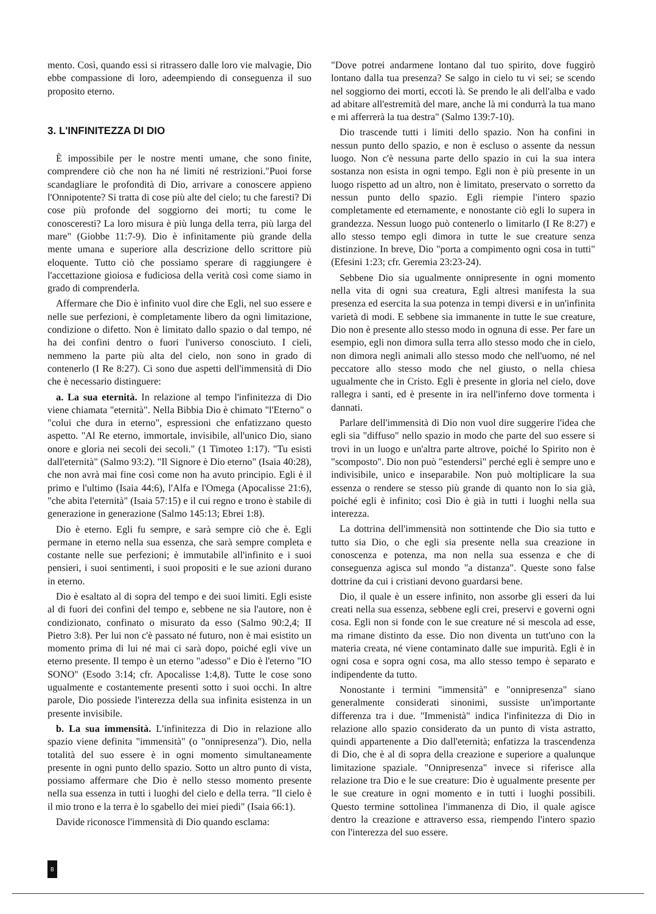mento. Così, quando essi si ritrassero dalle loro vie malvagie, Dio ebbe compassione di loro, adeempiendo di conseguenza il suo proposito eterno.
3. L'INFINITEZZA DI DIO
È impossibile per le nostre menti umane, che sono finite, comprendere ciò che non ha né limiti né restrizioni."Puoi forse scandagliare le profondità di Dio, arrivare a conoscere appieno l'Onnipotente? Si tratta di cose più alte del cielo; tu che faresti? Di cose più profonde del soggiorno dei morti; tu come le conosceresti? La loro misura è più lunga della terra, più larga del mare" (Giobbe 11:7-9). Dio è infinitamente più grande della mente umana e superiore alla descrizione dello scrittore più eloquente. Tutto ciò che possiamo sperare di raggiungere è l'accettazione gioiosa e fudiciosa della verità così come siamo in grado di comprenderla.
Affermare che Dio è infinito vuol dire che Egli, nel suo essere e nelle sue perfezioni, è completamente libero da ogni limitazione, condizione o difetto. Non è limitato dallo spazio o dal tempo, né ha dei confini dentro o fuori l'universo conosciuto. I cieli, nemmeno la parte più alta del cielo, non sono in grado di contenerlo (I Re 8:27). Ci sono due aspetti dell'immensità di Dio che è necessario distinguere:
a. La sua eternità. In relazione al tempo l'infinitezza di Dio viene chiamata "eternità". Nella Bibbia Dio è chimato "l'Eterno" o "colui che dura in eterno", espressioni che enfatizzano questo aspetto. "Al Re eterno, immortale, invisibile, all'unico Dio, siano onore e gloria nei secoli dei secoli." (1 Timoteo 1:17). "Tu esisti dall'eternità" (Salmo 93:2). "Il Signore è Dio eterno" (Isaia 40:28), che non avrà mai fine così come non ha avuto principio. Egli è il primo e l'ultimo (Isaia 44:6), l'Alfa e l'Omega (Apocalisse 21:6), "che abita l'eternità" (Isaia 57:15) e il cui regno e trono è stabile di generazione in generazione (Salmo 145:13; Ebrei 1:8).
Dio è eterno. Egli fu sempre, e sarà sempre ciò che è. Egli permane in eterno nella sua essenza, che sarà sempre completa e costante nelle sue perfezioni; è immutabile all'infinito e i suoi pensieri, i suoi sentimenti, i suoi propositi e le sue azioni durano in eterno.
Dio è esaltato al di sopra del tempo e dei suoi limiti. Egli esiste al di fuori dei confini del tempo e, sebbene ne sia l'autore, non è condizionato, confinato o misurato da esso (Salmo 90:2,4; II Pietro 3:8). Per lui non c'è passato né futuro, non è mai esistito un momento prima di lui né mai ci sarà dopo, poiché egli vive un eterno presente. Il tempo è un eterno "adesso" e Dio è l'eterno "IO SONO" (Esodo 3:14; cfr. Apocalisse 1:4,8). Tutte le cose sono ugualmente e costantemente presenti sotto i suoi occhi. In altre parole, Dio possiede l'interezza della sua infinita esistenza in un presente invisibile.
b. La sua immensità. L'infinitezza di Dio in relazione allo spazio viene definita "immensità" (o "onnipresenza"). Dio, nella totalità del suo essere è in ogni momento simultaneamente presente in ogni punto dello spazio. Sotto un altro punto di vista, possiamo affermare che Dio è nello stesso momento presente nella sua essenza in tutti i luoghi del cielo e della terra. "Il cielo è il mio trono e la terra è lo sgabello dei miei piedi" (Isaia 66:1).
Davide riconosce l'immensità di Dio quando esclama:
"Dove potrei andarmene lontano dal tuo spirito, dove fuggirò lontano dalla tua presenza? Se salgo in cielo tu vi sei; se scendo nel soggiorno dei morti, eccoti là. Se prendo le ali dell'alba e vado ad abitare all'estremità del mare, anche là mi condurrà la tua mano e mi afferrerà la tua destra" (Salmo 139:7-10).
Dio trascende tutti i limiti dello spazio. Non ha confini in nessun punto dello spazio, e non è escluso o assente da nessun luogo. Non c'è nessuna parte dello spazio in cui la sua intera sostanza non esista in ogni tempo. Egli non è più presente in un luogo rispetto ad un altro, non è limitato, preservato o sorretto da nessun punto dello spazio. Egli riempie l'intero spazio completamente ed eternamente, e nonostante ciò egli lo supera in grandezza. Nessun luogo può contenerlo o limitarlo (I Re 8:27) e allo stesso tempo egli dimora in tutte le sue creature senza distinzione. In breve, Dio "porta a compimento ogni cosa in tutti" (Efesini 1:23; cfr. Geremia 23:23-24).
Sebbene Dio sia ugualmente onnipresente in ogni momento nella vita di ogni sua creatura, Egli altresì manifesta la sua presenza ed esercita la sua potenza in tempi diversi e in un'infinita varietà di modi. E sebbene sia immanente in tutte le sue creature, Dio non è presente allo stesso modo in ognuna di esse. Per fare un esempio, egli non dimora sulla terra allo stesso modo che in cielo, non dimora negli animali allo stesso modo che nell'uomo, né nel peccatore allo stesso modo che nel giusto, o nella chiesa ugualmente che in Cristo. Egli è presente in gloria nel cielo, dove rallegra i santi, ed è presente in ira nell'inferno dove tormenta i dannati.
Parlare dell'immensità di Dio non vuol dire suggerire l'idea che egli sia "diffuso" nello spazio in modo che parte del suo essere si trovi in un luogo e un'altra parte altrove, poiché lo Spirito non è "scomposto". Dio non può "estendersi" perché egli è sempre uno e indivisibile, unico e inseparabile. Non può moltiplicare la sua essenza o rendere se stesso più grande di quanto non lo sia già, poiché egli è infinito; così Dio è già in tutti i luoghi nella sua interezza.
La dottrina dell'immensità non sottintende che Dio sia tutto e tutto sia Dio, o che egli sia presente nella sua creazione in conoscenza e potenza, ma non nella sua essenza e che di conseguenza agisca sul mondo "a distanza". Queste sono false dottrine da cui i cristiani devono guardarsi bene.
Dio, il quale è un essere infinito, non assorbe gli esseri da lui creati nella sua essenza, sebbene egli crei, preservi e governi ogni cosa. Egli non si fonde con le sue creature né si mescola ad esse, ma rimane distinto da esse. Dio non diventa un tutt'uno con la materia creata, né viene contaminato dalle sue impurità. Egli è in ogni cosa e sopra ogni cosa, ma allo stesso tempo è separato e indipendente da tutto.
Nonostante i termini "immensità" e "onnipresenza" siano generalmente considerati sinonimi, sussiste un'importante differenza tra i due. "Immenistà" indica l'infinitezza di Dio in relazione allo spazio considerato da un punto di vista astratto, quindi appartenente a Dio dall'eternità; enfatizza la trascendenza di Dio, che è al di sopra della creazione e superiore a qualunque limitazione spaziale. "Onnipresenza" invece si riferisce alla relazione tra Dio e le sue creature: Dio è ugualmente presente per le sue creature in ogni momento e in tutti i luoghi possibili. Questo termine sottolinea l'immanenza di Dio, il quale agisce dentro la creazione e attraverso essa, riempendo l'intero spazio con l'interezza del suo essere.
8